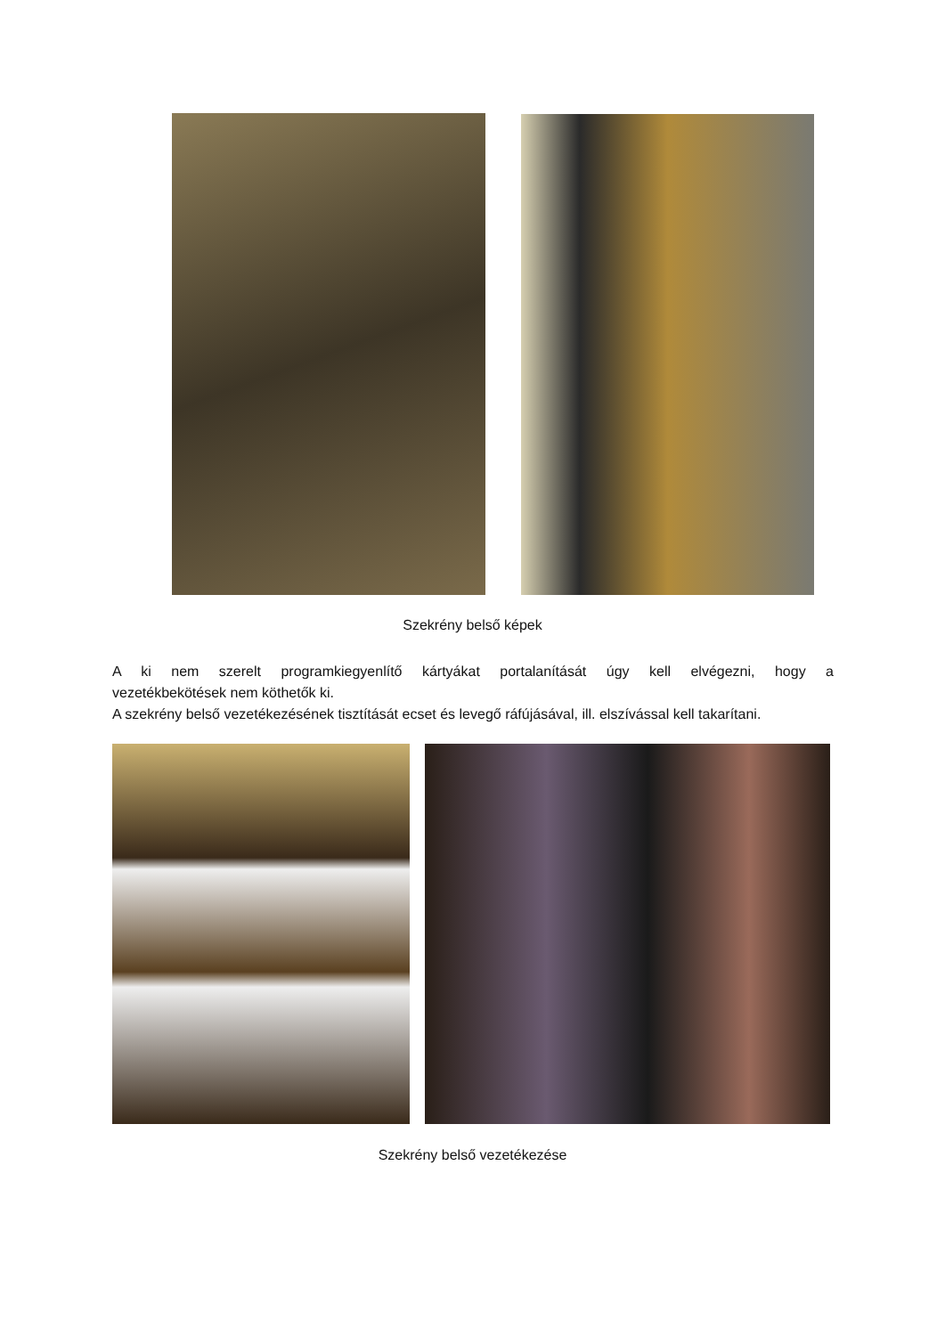Szekrény belső képek
A ki nem szerelt programkiegyenlítő kártyákat portalanítását úgy kell elvégezni, hogy a
vezetékbekötések nem köthetők ki.
A szekrény belső vezetékezésének tisztítását ecset és levegő ráfújásával, ill. elszívással kell takarítani.
Szekrény belső vezetékezése